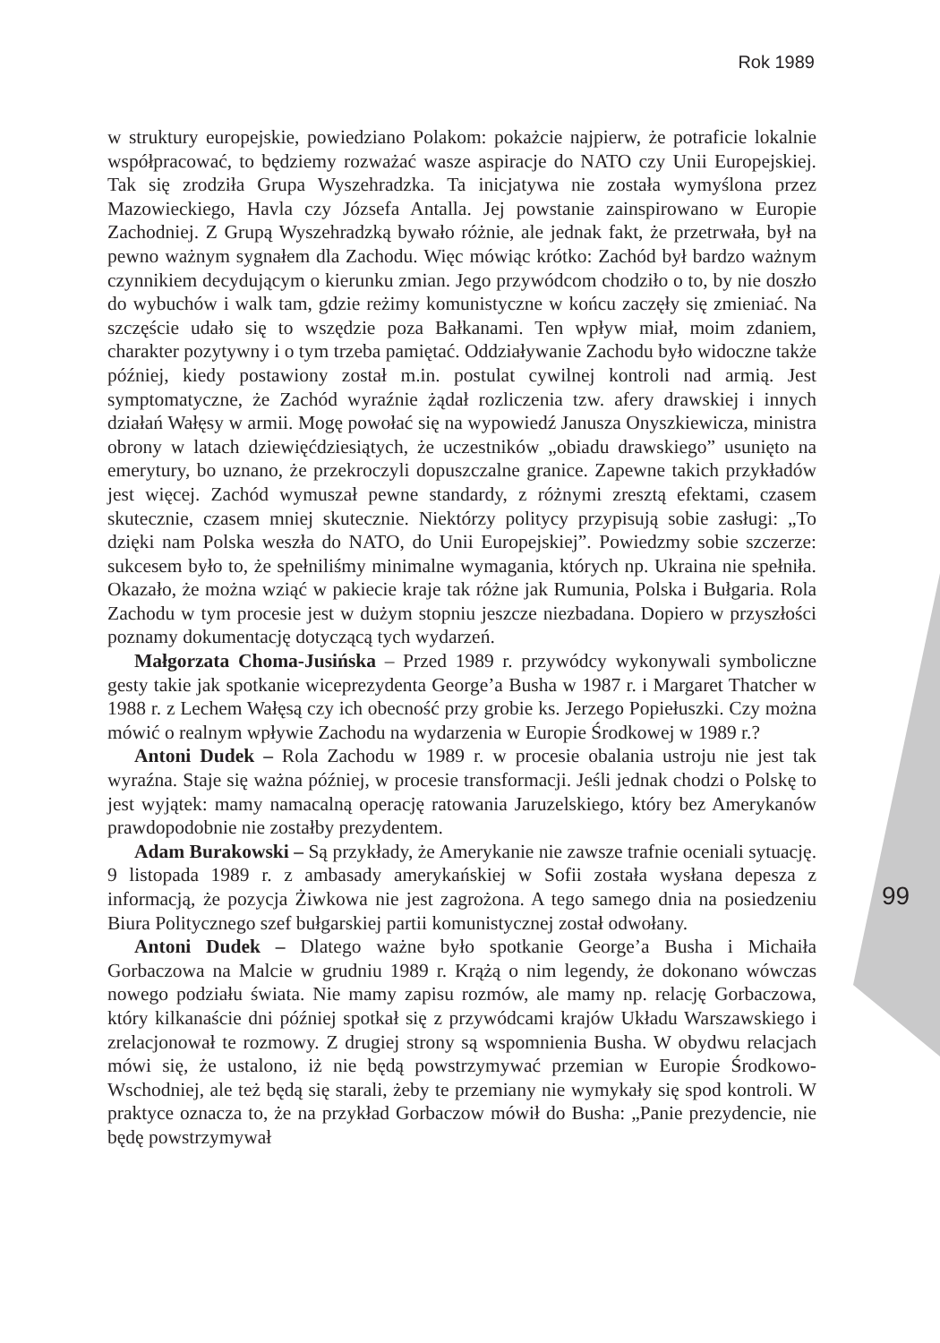Rok 1989
w struktury europejskie, powiedziano Polakom: pokażcie najpierw, że potraficie lokalnie współpracować, to będziemy rozważać wasze aspiracje do NATO czy Unii Europejskiej. Tak się zrodziła Grupa Wyszehradzka. Ta inicjatywa nie została wymyślona przez Mazowieckiego, Havla czy Józsefa Antalla. Jej powstanie zainspirowano w Europie Zachodniej. Z Grupą Wyszehradzką bywało różnie, ale jednak fakt, że przetrwała, był na pewno ważnym sygnałem dla Zachodu. Więc mówiąc krótko: Zachód był bardzo ważnym czynnikiem decydującym o kierunku zmian. Jego przywódcom chodziło o to, by nie doszło do wybuchów i walk tam, gdzie reżimy komunistyczne w końcu zaczęły się zmieniać. Na szczęście udało się to wszędzie poza Bałkanami. Ten wpływ miał, moim zdaniem, charakter pozytywny i o tym trzeba pamiętać. Oddziaływanie Zachodu było widoczne także później, kiedy postawiony został m.in. postulat cywilnej kontroli nad armią. Jest symptomatyczne, że Zachód wyraźnie żądał rozliczenia tzw. afery drawskiej i innych działań Wałęsy w armii. Mogę powołać się na wypowiedź Janusza Onyszkiewicza, ministra obrony w latach dziewięćdziesiątych, że uczestników „obiadu drawskiego” usunięto na emerytury, bo uznano, że przekroczyli dopuszczalne granice. Zapewne takich przykładów jest więcej. Zachód wymuszał pewne standardy, z różnymi zresztą efektami, czasem skutecznie, czasem mniej skutecznie. Niektórzy politycy przypisują sobie zasługi: „To dzięki nam Polska weszła do NATO, do Unii Europejskiej”. Powiedzmy sobie szczerze: sukcesem było to, że spełniliśmy minimalne wymagania, których np. Ukraina nie spełniła. Okazało, że można wziąć w pakiecie kraje tak różne jak Rumunia, Polska i Bułgaria. Rola Zachodu w tym procesie jest w dużym stopniu jeszcze niezbadana. Dopiero w przyszłości poznamy dokumentację dotyczącą tych wydarzeń.
Małgorzata Choma-Jusińska – Przed 1989 r. przywódcy wykonywali symboliczne gesty takie jak spotkanie wiceprezydenta George’a Busha w 1987 r. i Margaret Thatcher w 1988 r. z Lechem Wałęsą czy ich obecność przy grobie ks. Jerzego Popiełuszki. Czy można mówić o realnym wpływie Zachodu na wydarzenia w Europie Środkowej w 1989 r.?
Antoni Dudek – Rola Zachodu w 1989 r. w procesie obalania ustroju nie jest tak wyraźna. Staje się ważna później, w procesie transformacji. Jeśli jednak chodzi o Polskę to jest wyjątek: mamy namacalną operację ratowania Jaruzelskiego, który bez Amerykanów prawdopodobnie nie zostałby prezydentem.
Adam Burakowski – Są przykłady, że Amerykanie nie zawsze trafnie oceniali sytuację. 9 listopada 1989 r. z ambasady amerykańskiej w Sofii została wysłana depesza z informacją, że pozycja Żiwkowa nie jest zagrożona. A tego samego dnia na posiedzeniu Biura Politycznego szef bułgarskiej partii komunistycznej został odwołany.
Antoni Dudek – Dlatego ważne było spotkanie George’a Busha i Michaiła Gorbaczowa na Malcie w grudniu 1989 r. Krążą o nim legendy, że dokonano wówczas nowego podziału świata. Nie mamy zapisu rozmów, ale mamy np. relację Gorbaczowa, który kilkanaście dni później spotkał się z przywódcami krajów Układu Warszawskiego i zrelacjonował te rozmowy. Z drugiej strony są wspomnienia Busha. W obydwu relacjach mówi się, że ustalono, iż nie będą powstrzymywać przemian w Europie Środkowo-Wschodniej, ale też będą się starali, żeby te przemiany nie wymykały się spod kontroli. W praktyce oznacza to, że na przykład Gorbaczow mówił do Busha: „Panie prezydencie, nie będę powstrzymywał
99